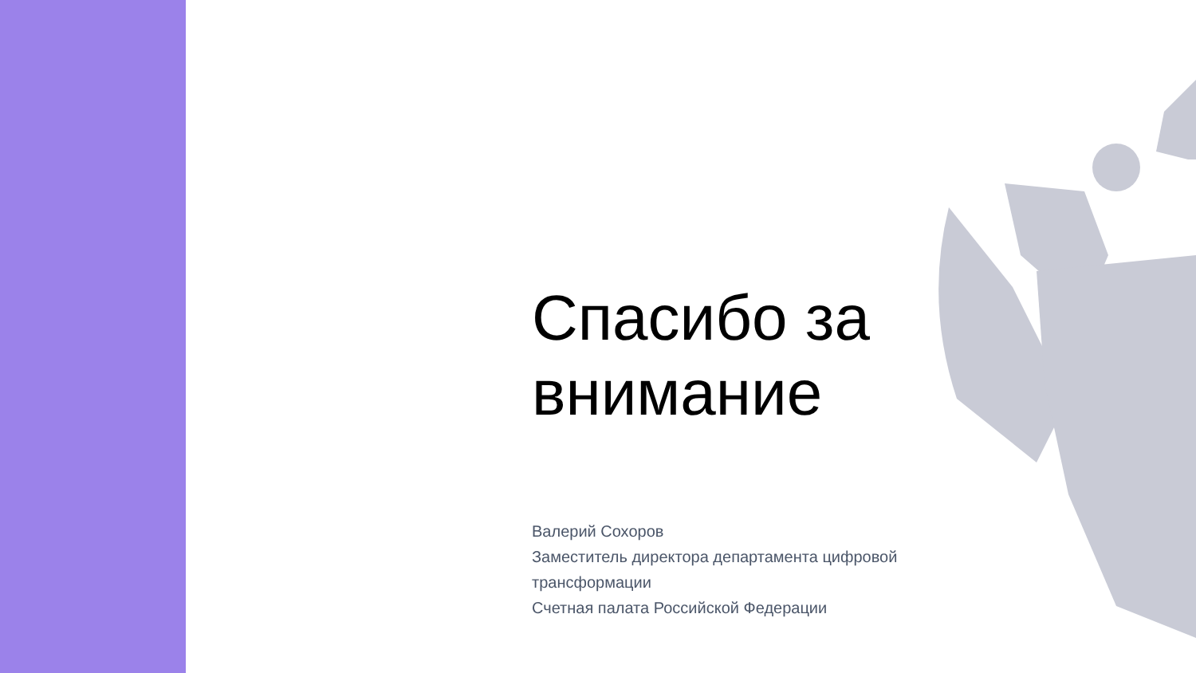Спасибо за внимание
Валерий Сохоров
Заместитель директора департамента цифровой трансформации
Счетная палата Российской Федерации